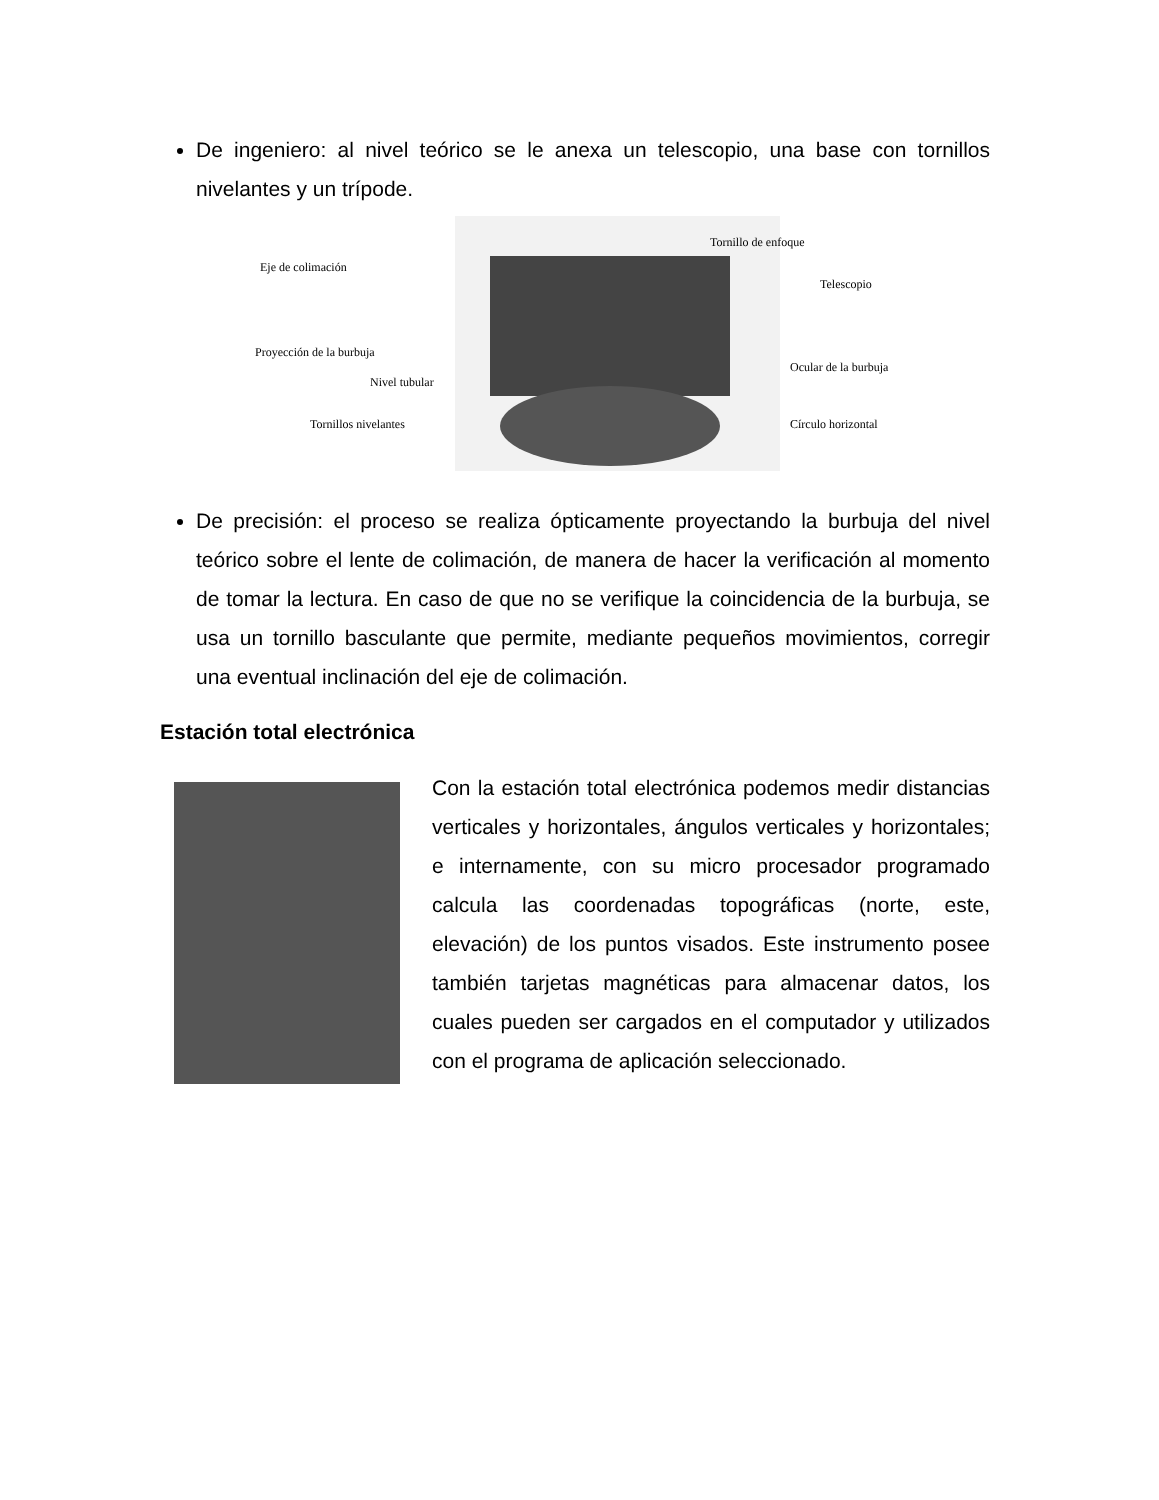De ingeniero: al nivel teórico se le anexa un telescopio, una base con tornillos nivelantes y un trípode.
Tornillo de enfoque
Eje de colimación
Telescopio
Proyección de la burbuja
Ocular de la burbuja
Nivel tubular
Tornillos nivelantes
Círculo horizontal
De precisión: el proceso se realiza ópticamente proyectando la burbuja del nivel teórico sobre el lente de colimación, de manera de hacer la verificación al momento de tomar la lectura. En caso de que no se verifique la coincidencia de la burbuja, se usa un tornillo basculante que permite, mediante pequeños movimientos, corregir una eventual inclinación del eje de colimación.
Estación total electrónica
Con la estación total electrónica podemos medir distancias verticales y horizontales, ángulos verticales y horizontales; e internamente, con su micro procesador programado calcula las coordenadas topográficas (norte, este, elevación) de los puntos visados. Este instrumento posee también tarjetas magnéticas para almacenar datos, los cuales pueden ser cargados en el computador y utilizados con el programa de aplicación seleccionado.